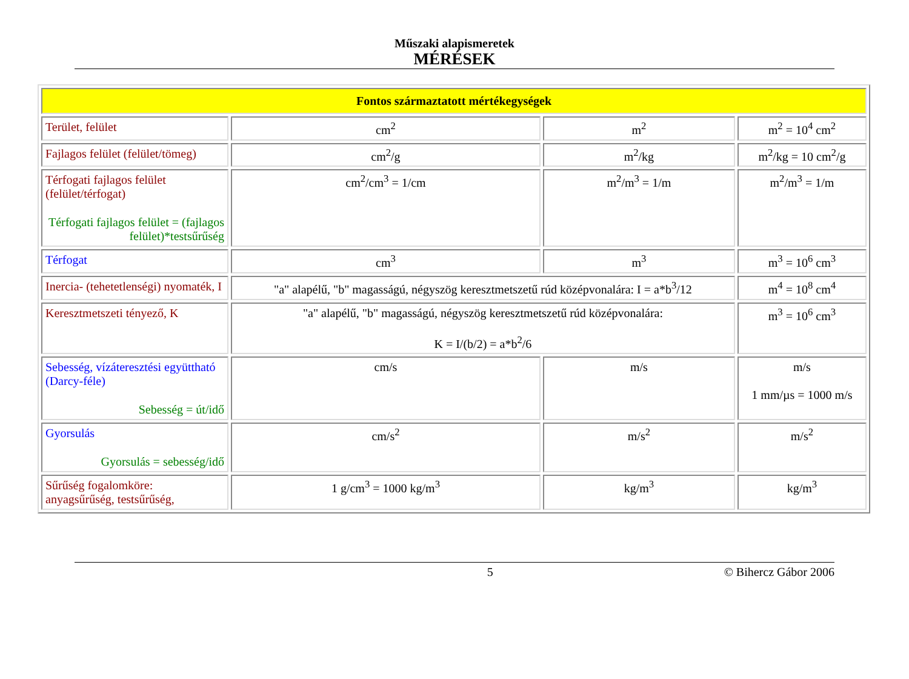Műszaki alapismeretek
MÉRÉSEK
| Fontos származtatott mértékegységek | | | |
| Terület, felület | cm<sup>2</sup> | m<sup>2</sup> | m<sup>2</sup> = 10<sup>4</sup> cm<sup>2</sup> |
| Fajlagos felület (felület/tömeg) | cm<sup>2</sup>/g | m<sup>2</sup>/kg | m<sup>2</sup>/kg = 10 cm<sup>2</sup>/g |
| Térfogati fajlagos felület (felület/térfogat) Térfogati fajlagos felület = (fajlagos felület)*testsűrűség | cm<sup>2</sup>/cm<sup>3</sup> = 1/cm | m<sup>2</sup>/m<sup>3</sup> = 1/m | m<sup>2</sup>/m<sup>3</sup> = 1/m |
| Térfogat | cm<sup>3</sup> | m<sup>3</sup> | m<sup>3</sup> = 10<sup>6</sup> cm<sup>3</sup> |
| Inercia- (tehetetlenségi) nyomaték, I | "a" alapélű, "b" magasságú, négyszög keresztmetszetű rúd középvonalára: I = a*b<sup>3</sup>/12 | | m<sup>4</sup> = 10<sup>8</sup> cm<sup>4</sup> |
| Keresztmetszeti tényező, K | "a" alapélű, "b" magasságú, négyszög keresztmetszetű rúd középvonalára: K = I/(b/2) = a*b<sup>2</sup>/6 | | m<sup>3</sup> = 10<sup>6</sup> cm<sup>3</sup> |
| Sebesség, vízáteresztési együttható (Darcy-féle) Sebesség = út/idő | cm/s | m/s | m/s 1 mm/µs = 1000 m/s |
| Gyorsulás Gyorsulás = sebesség/idő | cm/s<sup>2</sup> | m/s<sup>2</sup> | m/s<sup>2</sup> |
| Sűrűség fogalomköre: anyagsűrűség, testsűrűség, | 1 g/cm<sup>3</sup> = 1000 kg/m<sup>3</sup> | kg/m<sup>3</sup> | kg/m<sup>3</sup> |
5 © Bihercz Gábor 2006